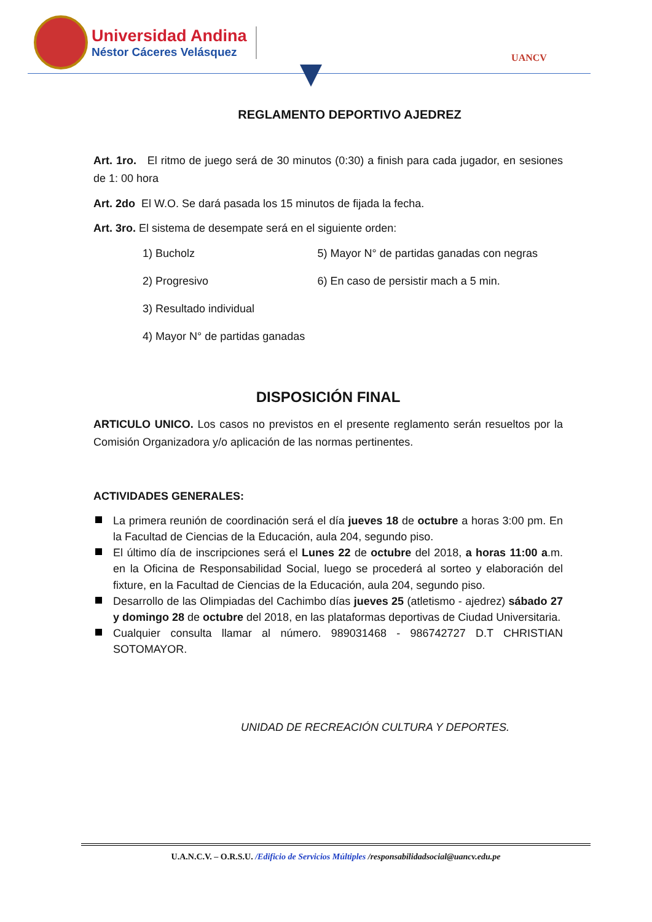Universidad Andina
Néstor Cáceres Velásquez
UANCV
REGLAMENTO DEPORTIVO AJEDREZ
Art. 1ro. El ritmo de juego será de 30 minutos (0:30) a finish para cada jugador, en sesiones de 1: 00 hora
Art. 2do El W.O. Se dará pasada los 15 minutos de fijada la fecha.
Art. 3ro. El sistema de desempate será en el siguiente orden:
1) Bucholz
2) Progresivo
3) Resultado individual
4) Mayor N° de partidas ganadas
5) Mayor N° de partidas ganadas con negras
6) En caso de persistir mach a 5 min.
DISPOSICIÓN FINAL
ARTICULO UNICO. Los casos no previstos en el presente reglamento serán resueltos por la Comisión Organizadora y/o aplicación de las normas pertinentes.
ACTIVIDADES GENERALES:
La primera reunión de coordinación será el día jueves 18 de octubre a horas 3:00 pm. En la Facultad de Ciencias de la Educación, aula 204, segundo piso.
El último día de inscripciones será el Lunes 22 de octubre del 2018, a horas 11:00 a.m. en la Oficina de Responsabilidad Social, luego se procederá al sorteo y elaboración del fixture, en la Facultad de Ciencias de la Educación, aula 204, segundo piso.
Desarrollo de las Olimpiadas del Cachimbo días jueves 25 (atletismo - ajedrez) sábado 27 y domingo 28 de octubre del 2018, en las plataformas deportivas de Ciudad Universitaria.
Cualquier consulta llamar al número. 989031468 - 986742727 D.T CHRISTIAN SOTOMAYOR.
UNIDAD DE RECREACIÓN CULTURA Y DEPORTES.
U.A.N.C.V. – O.R.S.U. /Edificio de Servicios Múltiples /responsabilidadsocial@uancv.edu.pe